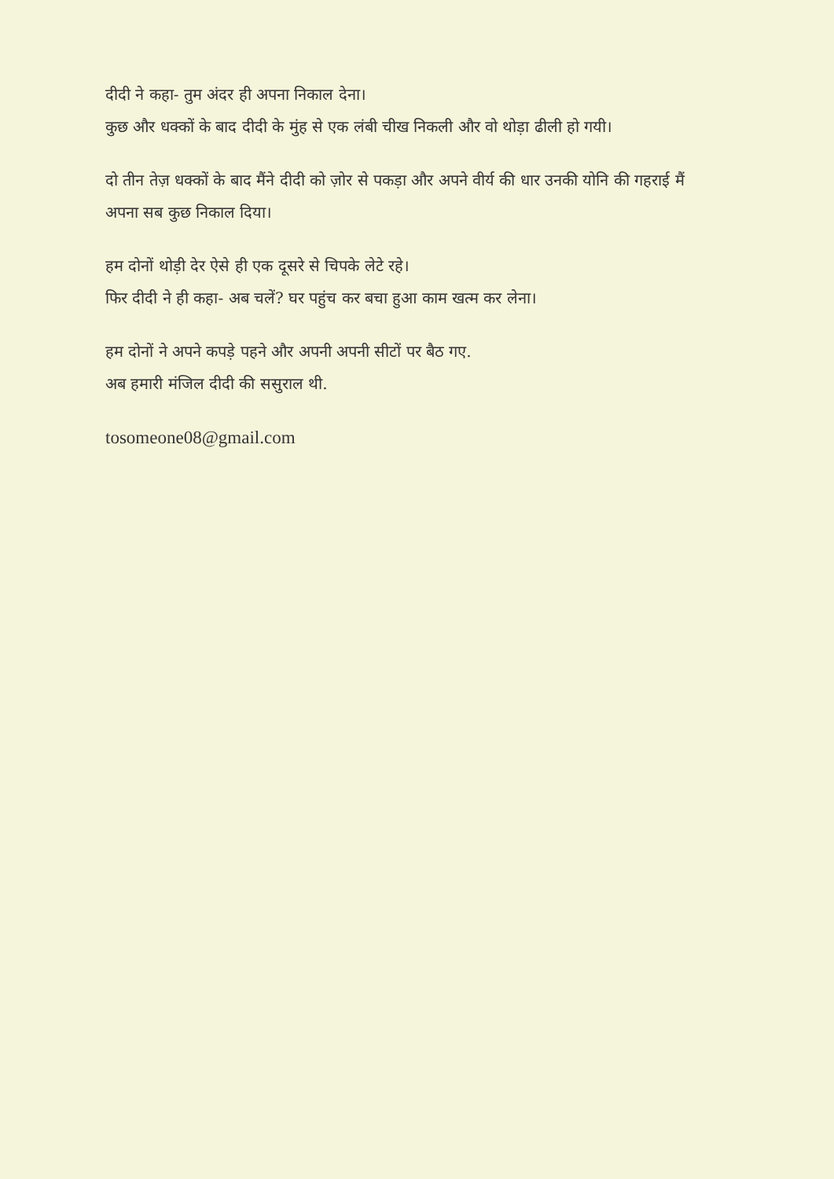दीदी ने कहा- तुम अंदर ही अपना निकाल देना।
कुछ और धक्कों के बाद दीदी के मुंह से एक लंबी चीख निकली और वो थोड़ा ढीली हो गयी।
दो तीन तेज़ धक्कों के बाद मैंने दीदी को ज़ोर से पकड़ा और अपने वीर्य की धार उनकी योनि की गहराई मैं अपना सब कुछ निकाल दिया।
हम दोनों थोड़ी देर ऐसे ही एक दूसरे से चिपके लेटे रहे।
फिर दीदी ने ही कहा- अब चलें? घर पहुंच कर बचा हुआ काम खत्म कर लेना।
हम दोनों ने अपने कपड़े पहने और अपनी अपनी सीटों पर बैठ गए.
अब हमारी मंजिल दीदी की ससुराल थी.
tosomeone08@gmail.com